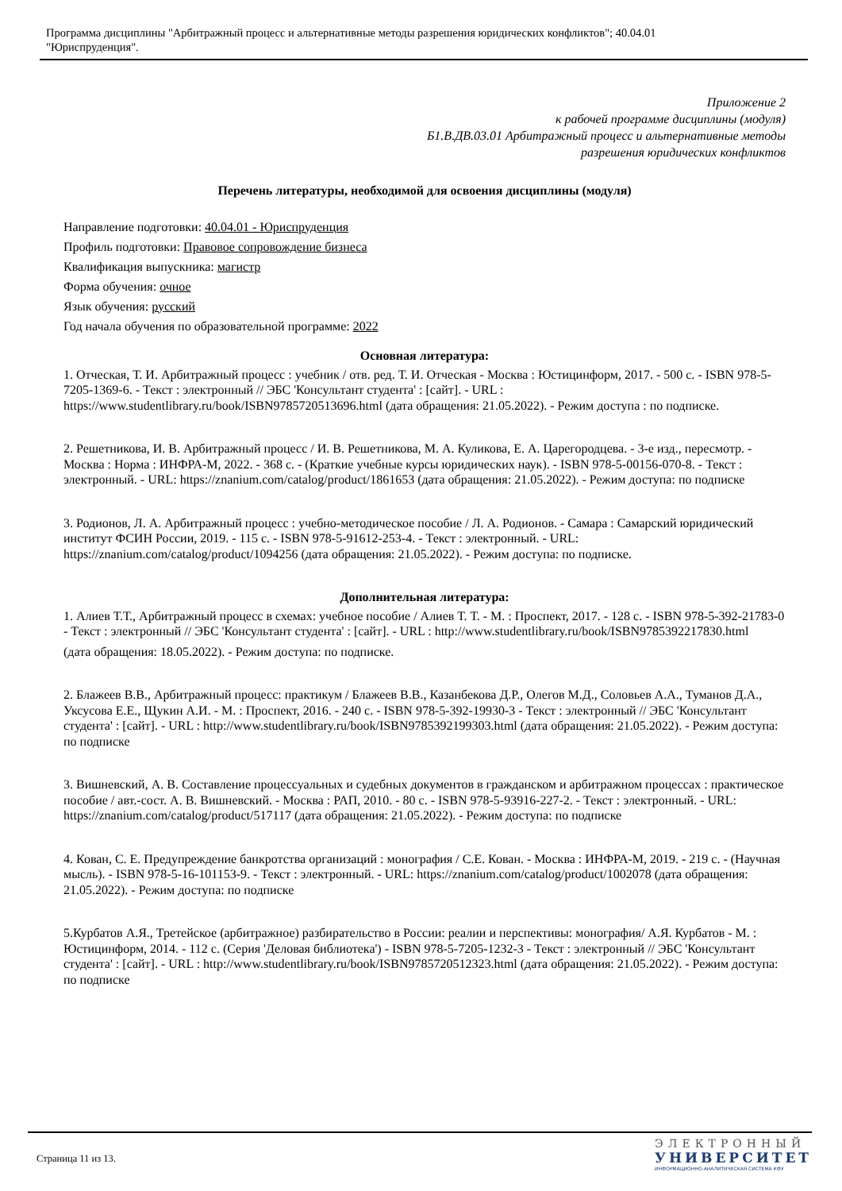Программа дисциплины "Арбитражный процесс и альтернативные методы разрешения юридических конфликтов"; 40.04.01
"Юриспруденция".
Приложение 2
к рабочей программе дисциплины (модуля)
Б1.В.ДВ.03.01 Арбитражный процесс и альтернативные методы
разрешения юридических конфликтов
Перечень литературы, необходимой для освоения дисциплины (модуля)
Направление подготовки: 40.04.01 - Юриспруденция
Профиль подготовки: Правовое сопровождение бизнеса
Квалификация выпускника: магистр
Форма обучения: очное
Язык обучения: русский
Год начала обучения по образовательной программе: 2022
Основная литература:
1. Отческая, Т. И. Арбитражный процесс : учебник / отв. ред. Т. И. Отческая - Москва : Юстицинформ, 2017. - 500 с. - ISBN 978-5-7205-1369-6. - Текст : электронный // ЭБС 'Консультант студента' : [сайт]. - URL : https://www.studentlibrary.ru/book/ISBN9785720513696.html (дата обращения: 21.05.2022). - Режим доступа : по подписке.
2. Решетникова, И. В. Арбитражный процесс / И. В. Решетникова, М. А. Куликова, Е. А. Царегородцева. - 3-е изд., пересмотр. - Москва : Норма : ИНФРА-М, 2022. - 368 с. - (Краткие учебные курсы юридических наук). - ISBN 978-5-00156-070-8. - Текст : электронный. - URL: https://znanium.com/catalog/product/1861653 (дата обращения: 21.05.2022). - Режим доступа: по подписке
3. Родионов, Л. А. Арбитражный процесс : учебно-методическое пособие / Л. А. Родионов. - Самара : Самарский юридический институт ФСИН России, 2019. - 115 с. - ISBN 978-5-91612-253-4. - Текст : электронный. - URL: https://znanium.com/catalog/product/1094256 (дата обращения: 21.05.2022). - Режим доступа: по подписке.
Дополнительная литература:
1. Алиев Т.Т., Арбитражный процесс в схемах: учебное пособие / Алиев Т. Т. - М. : Проспект, 2017. - 128 с. - ISBN 978-5-392-21783-0 - Текст : электронный // ЭБС 'Консультант студента' : [сайт]. - URL : http://www.studentlibrary.ru/book/ISBN9785392217830.html
(дата обращения: 18.05.2022). - Режим доступа: по подписке.
2. Блажеев В.В., Арбитражный процесс: практикум / Блажеев В.В., Казанбекова Д.Р., Олегов М.Д., Соловьев А.А., Туманов Д.А., Уксусова Е.Е., Щукин А.И. - М. : Проспект, 2016. - 240 с. - ISBN 978-5-392-19930-3 - Текст : электронный // ЭБС 'Консультант студента' : [сайт]. - URL : http://www.studentlibrary.ru/book/ISBN9785392199303.html (дата обращения: 21.05.2022). - Режим доступа: по подписке
3. Вишневский, А. В. Составление процессуальных и судебных документов в гражданском и арбитражном процессах : практическое пособие / авт.-сост. А. В. Вишневский. - Москва : РАП, 2010. - 80 с. - ISBN 978-5-93916-227-2. - Текст : электронный. - URL: https://znanium.com/catalog/product/517117 (дата обращения: 21.05.2022). - Режим доступа: по подписке
4. Кован, С. Е. Предупреждение банкротства организаций : монография / С.Е. Кован. - Москва : ИНФРА-М, 2019. - 219 с. - (Научная мысль). - ISBN 978-5-16-101153-9. - Текст : электронный. - URL: https://znanium.com/catalog/product/1002078 (дата обращения: 21.05.2022). - Режим доступа: по подписке
5.Курбатов А.Я., Третейское (арбитражное) разбирательство в России: реалии и перспективы: монография/ А.Я. Курбатов - М. : Юстицинформ, 2014. - 112 с. (Серия 'Деловая библиотека') - ISBN 978-5-7205-1232-3 - Текст : электронный // ЭБС 'Консультант студента' : [сайт]. - URL : http://www.studentlibrary.ru/book/ISBN9785720512323.html (дата обращения: 21.05.2022). - Режим доступа: по подписке
Страница 11 из 13.
ЭЛЕКТРОННЫЙ
УНИВЕРСИТЕТ
ИНФОРМАЦИОННО-АНАЛИТИЧЕСКАЯ СИСТЕМА КФУ